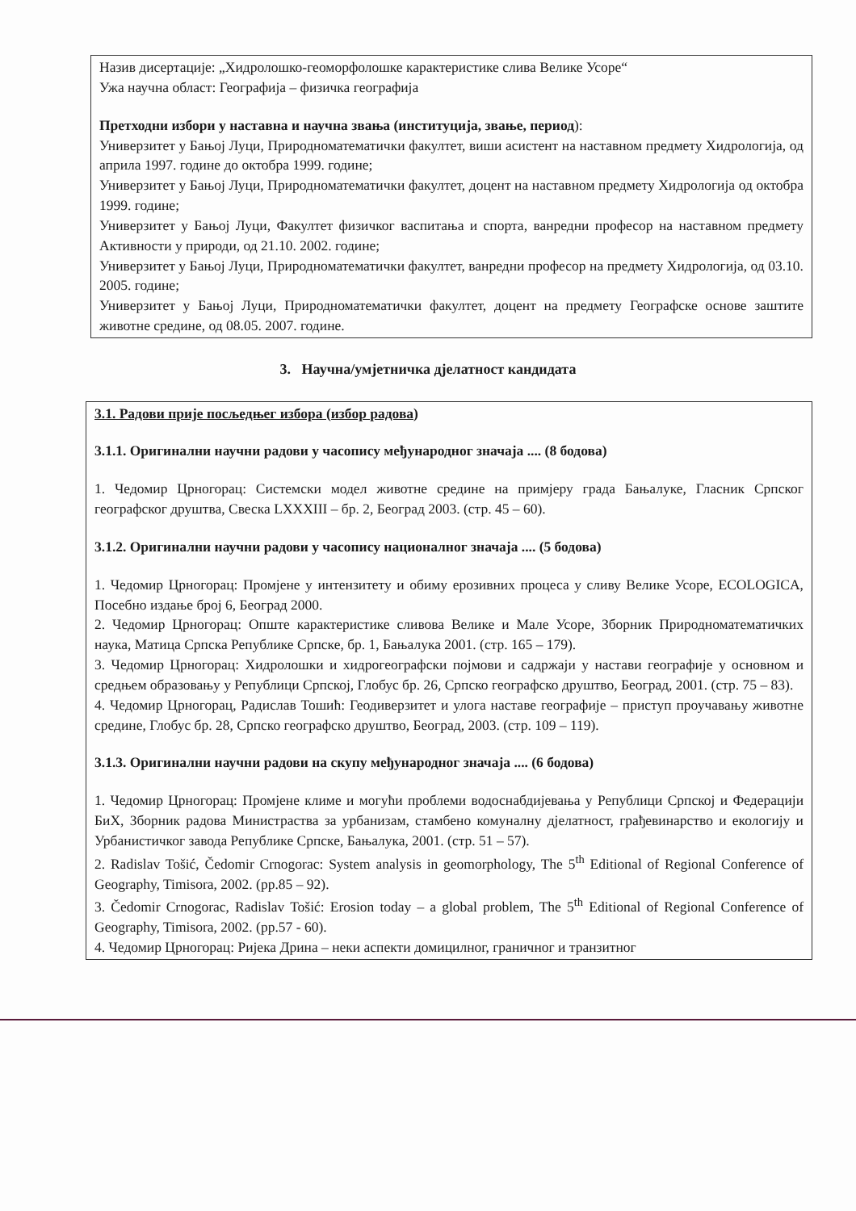Назив дисертације: „Хидролошко-геоморфолошке карактеристике слива Велике Усоре“
Ужа научна област: Географија – физичка географија
Претходни избори у наставна и научна звања (институција, звање, период):
Универзитет у Бањој Луци, Природноматематички факултет, виши асистент на наставном предмету Хидрологија, од априла 1997. године до октобра 1999. године;
Универзитет у Бањој Луци, Природноматематички факултет, доцент на наставном предмету Хидрологија од октобра 1999. године;
Универзитет у Бањој Луци, Факултет физичког васпитања и спорта, ванредни професор на наставном предмету Активности у природи, од 21.10. 2002. године;
Универзитет у Бањој Луци, Природноматематички факултет, ванредни професор на предмету Хидрологија, од 03.10. 2005. године;
Универзитет у Бањој Луци, Природноматематички факултет, доцент на предмету Географске основе заштите животне средине, од 08.05. 2007. године.
3. Научна/умјетничка дјелатност кандидата
3.1. Радови прије посљедњег избора (избор радова)
3.1.1. Оригинални научни радови у часопису међународног значаја .... (8 бодова)
1. Чедомир Црногорац: Системски модел животне средине на примјеру града Бањалуке, Гласник Српског географског друштва, Свеска LXXXIII – бр. 2, Београд 2003. (стр. 45 – 60).
3.1.2. Оригинални научни радови у часопису националног значаја .... (5 бодова)
1. Чедомир Црногорац: Промјене у интензитету и обиму ерозивних процеса у сливу Велике Усоре, ECOLOGICA, Посебно издање број 6, Београд 2000.
2. Чедомир Црногорац: Опште карактеристике сливова Велике и Мале Усоре, Зборник Природноматематичких наука, Матица Српска Републике Српске, бр. 1, Бањалука 2001. (стр. 165 – 179).
3. Чедомир Црногорац: Хидролошки и хидрогеографски појмови и садржаји у настави географије у основном и средњем образовању у Републици Српској, Глобус бр. 26, Српско географско друштво, Београд, 2001. (стр. 75 – 83).
4. Чедомир Црногорац, Радислав Тошић: Геодиверзитет и улога наставе географије – приступ проучавању животне средине, Глобус бр. 28, Српско географско друштво, Београд, 2003. (стр. 109 – 119).
3.1.3. Оригинални научни радови на скупу међународног значаја .... (6 бодова)
1. Чедомир Црногорац: Промјене климе и могући проблеми водоснабдијевања у Републици Српској и Федерацији БиХ, Зборник радова Министраства за урбанизам, стамбено комуналну дјелатност, грађевинарство и екологију и Урбанистичког завода Републике Српске, Бањалука, 2001. (стр. 51 – 57).
2. Radislav Tošić, Čedomir Crnogorac: System analysis in geomorphology, The 5<sup>th</sup> Editional of Regional Conference of Geography, Timisora, 2002. (pp.85 – 92).
3. Čedomir Crnogorac, Radislav Tošić: Erosion today – a global problem, The 5<sup>th</sup> Editional of Regional Conference of Geography, Timisora, 2002. (pp.57 - 60).
4. Чедомир Црногорац: Ријека Дрина – неки аспекти домицилног, граничног и транзитног